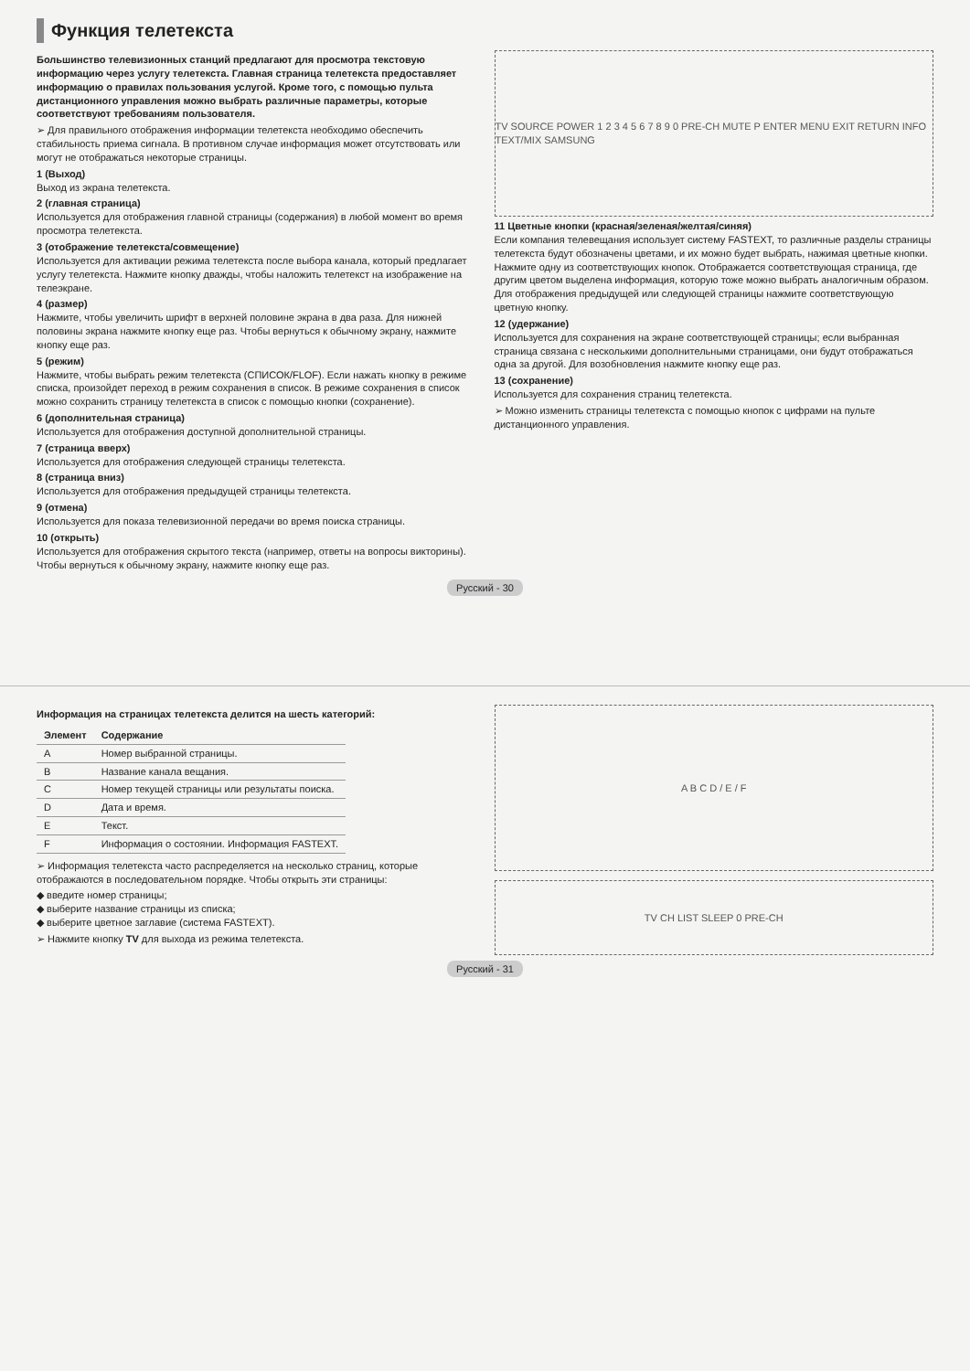Функция телетекста
Большинство телевизионных станций предлагают для просмотра текстовую информацию через услугу телетекста. Главная страница телетекста предоставляет информацию о правилах пользования услугой. Кроме того, с помощью пульта дистанционного управления можно выбрать различные параметры, которые соответствуют требованиям пользователя.
➢ Для правильного отображения информации телетекста необходимо обеспечить стабильность приема сигнала. В противном случае информация может отсутствовать или могут не отображаться некоторые страницы.
1 (Выход)
Выход из экрана телетекста.
2 (главная страница)
Используется для отображения главной страницы (содержания) в любой момент во время просмотра телетекста.
3 (отображение телетекста/совмещение)
Используется для активации режима телетекста после выбора канала, который предлагает услугу телетекста. Нажмите кнопку дважды, чтобы наложить телетекст на изображение на телеэкране.
4 (размер)
Нажмите, чтобы увеличить шрифт в верхней половине экрана в два раза. Для нижней половины экрана нажмите кнопку еще раз. Чтобы вернуться к обычному экрану, нажмите кнопку еще раз.
5 (режим)
Нажмите, чтобы выбрать режим телетекста (СПИСОК/FLOF). Если нажать кнопку в режиме списка, произойдет переход в режим сохранения в список. В режиме сохранения в список можно сохранить страницу телетекста в список с помощью кнопки (сохранение).
6 (дополнительная страница)
Используется для отображения доступной дополнительной страницы.
7 (страница вверх)
Используется для отображения следующей страницы телетекста.
8 (страница вниз)
Используется для отображения предыдущей страницы телетекста.
9 (отмена)
Используется для показа телевизионной передачи во время поиска страницы.
10 (открыть)
Используется для отображения скрытого текста (например, ответы на вопросы викторины). Чтобы вернуться к обычному экрану, нажмите кнопку еще раз.
TV SOURCE POWER 1 2 3 4 5 6 7 8 9 0 PRE-CH MUTE P ENTER MENU EXIT RETURN INFO TEXT/MIX SAMSUNG
11 Цветные кнопки (красная/зеленая/желтая/синяя)
Если компания телевещания использует систему FASTEXT, то различные разделы страницы телетекста будут обозначены цветами, и их можно будет выбрать, нажимая цветные кнопки. Нажмите одну из соответствующих кнопок. Отображается соответствующая страница, где другим цветом выделена информация, которую тоже можно выбрать аналогичным образом. Для отображения предыдущей или следующей страницы нажмите соответствующую цветную кнопку.
12 (удержание)
Используется для сохранения на экране соответствующей страницы; если выбранная страница связана с несколькими дополнительными страницами, они будут отображаться одна за другой. Для возобновления нажмите кнопку еще раз.
13 (сохранение)
Используется для сохранения страниц телетекста.
➢ Можно изменить страницы телетекста с помощью кнопок с цифрами на пульте дистанционного управления.
Русский - 30
Информация на страницах телетекста делится на шесть категорий:
| Элемент | Содержание |
| --- | --- |
| A | Номер выбранной страницы. |
| B | Название канала вещания. |
| C | Номер текущей страницы или результаты поиска. |
| D | Дата и время. |
| E | Текст. |
| F | Информация о состоянии. Информация FASTEXT. |
➢ Информация телетекста часто распределяется на несколько страниц, которые отображаются в последовательном порядке. Чтобы открыть эти страницы:
◆ введите номер страницы;
◆ выберите название страницы из списка;
◆ выберите цветное заглавие (система FASTEXT).
➢ Нажмите кнопку TV для выхода из режима телетекста.
A B C D / E / F
TV CH LIST SLEEP 0 PRE-CH
Русский - 31